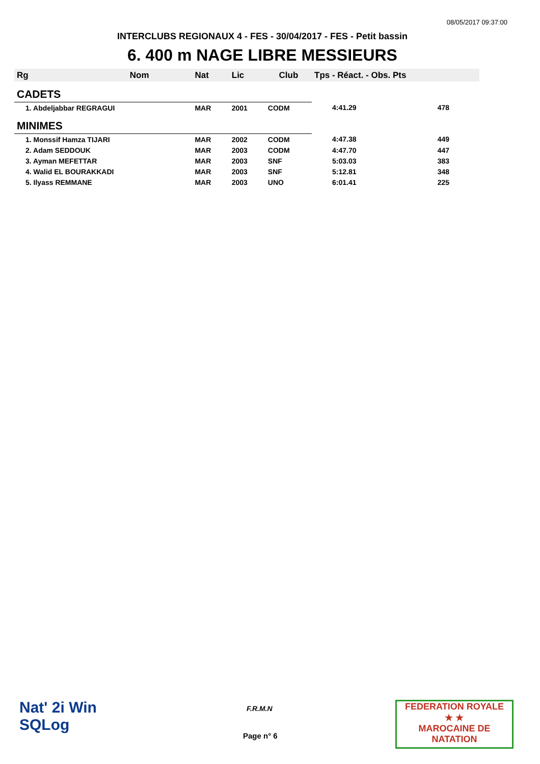08/05/2017 09:37:00
INTERCLUBS REGIONAUX 4 - FES - 30/04/2017 - FES - Petit bassin
6. 400 m NAGE LIBRE MESSIEURS
| Rg | Nom | Nat | Lic | Club | Tps - Réact. - Obs. Pts | |
| --- | --- | --- | --- | --- | --- | --- |
| CADETS | | | | | | |
| 1. Abdeljabbar REGRAGUI | | MAR | 2001 | CODM | 4:41.29 | 478 |
| MINIMES | | | | | | |
| 1. Monssif Hamza TIJARI | | MAR | 2002 | CODM | 4:47.38 | 449 |
| 2. Adam SEDDOUK | | MAR | 2003 | CODM | 4:47.70 | 447 |
| 3. Ayman MEFETTAR | | MAR | 2003 | SNF | 5:03.03 | 383 |
| 4. Walid EL BOURAKKADI | | MAR | 2003 | SNF | 5:12.81 | 348 |
| 5. Ilyass REMMANE | | MAR | 2003 | UNO | 6:01.41 | 225 |
Nat' 2i Win
SQLog
F.R.M.N
Page n° 6
FEDERATION ROYALE
★ ★
MAROCAINE DE NATATION